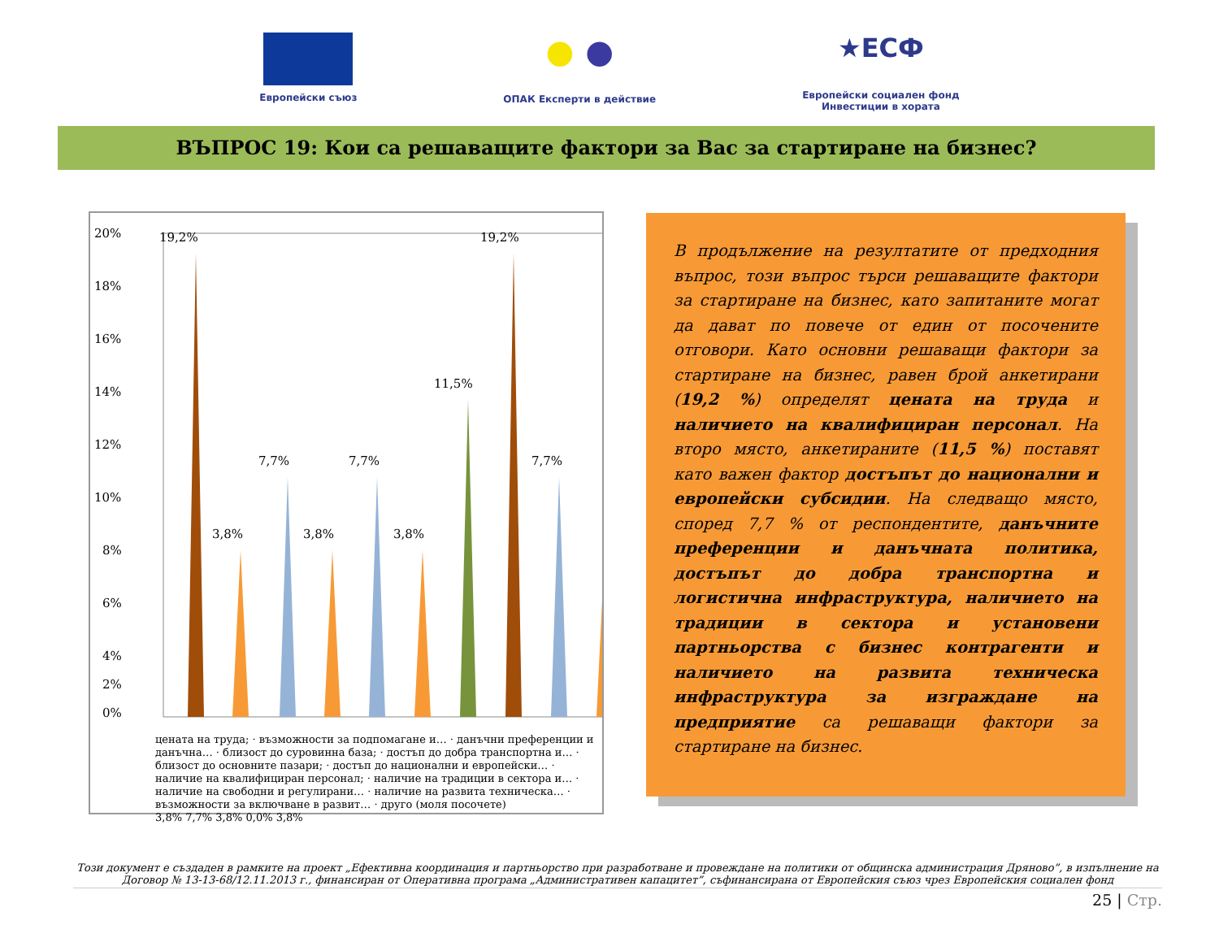Европейски съюз
● ●
ОПАК Експерти в действие
★ЕСФ
Европейски социален фонд
Инвестиции в хората
ВЪПРОС 19: Кои са решаващите фактори за Вас за стартиране на бизнес?
20%
18%
16%
14%
12%
10%
8%
6%
4%
2%
0%
19,2%
3,8%
7,7%
3,8%
7,7%
3,8%
11,5%
19,2%
7,7%
цената на труда; · възможности за подпомагане и… · данъчни преференции и данъчна… · близост до суровинна база; · достъп до добра транспортна и… · близост до основните пазари; · достъп до национални и европейски… · наличие на квалифициран персонал; · наличие на традиции в сектора и… · наличие на свободни и регулирани… · наличие на развита техническа… · възможности за включване в развит… · друго (моля посочете)
3,8% 7,7% 3,8% 0,0% 3,8%
В продължение на резултатите от предходния въпрос, този въпрос търси решаващите фактори за стартиране на бизнес, като запитаните могат да дават по повече от един от посочените отговори. Като основни решаващи фактори за стартиране на бизнес, равен брой анкетирани (19,2 %) определят цената на труда и наличието на квалифициран персонал. На второ място, анкетираните (11,5 %) поставят като важен фактор достъпът до национални и европейски субсидии. На следващо място, според 7,7 % от респондентите, данъчните преференции и данъчната политика, достъпът до добра транспортна и логистична инфраструктура, наличието на традиции в сектора и установени партньорства с бизнес контрагенти и наличието на развита техническа инфраструктура за изграждане на предприятие са решаващи фактори за стартиране на бизнес.
Този документ е създаден в рамките на проект „Ефективна координация и партньорство при разработване и провеждане на политики от общинска администрация Дряново”, в изпълнение на Договор № 13-13-68/12.11.2013 г., финансиран от Оперативна програма „Административен капацитет”, съфинансирана от Европейския съюз чрез Европейския социален фонд
25 | Стр.